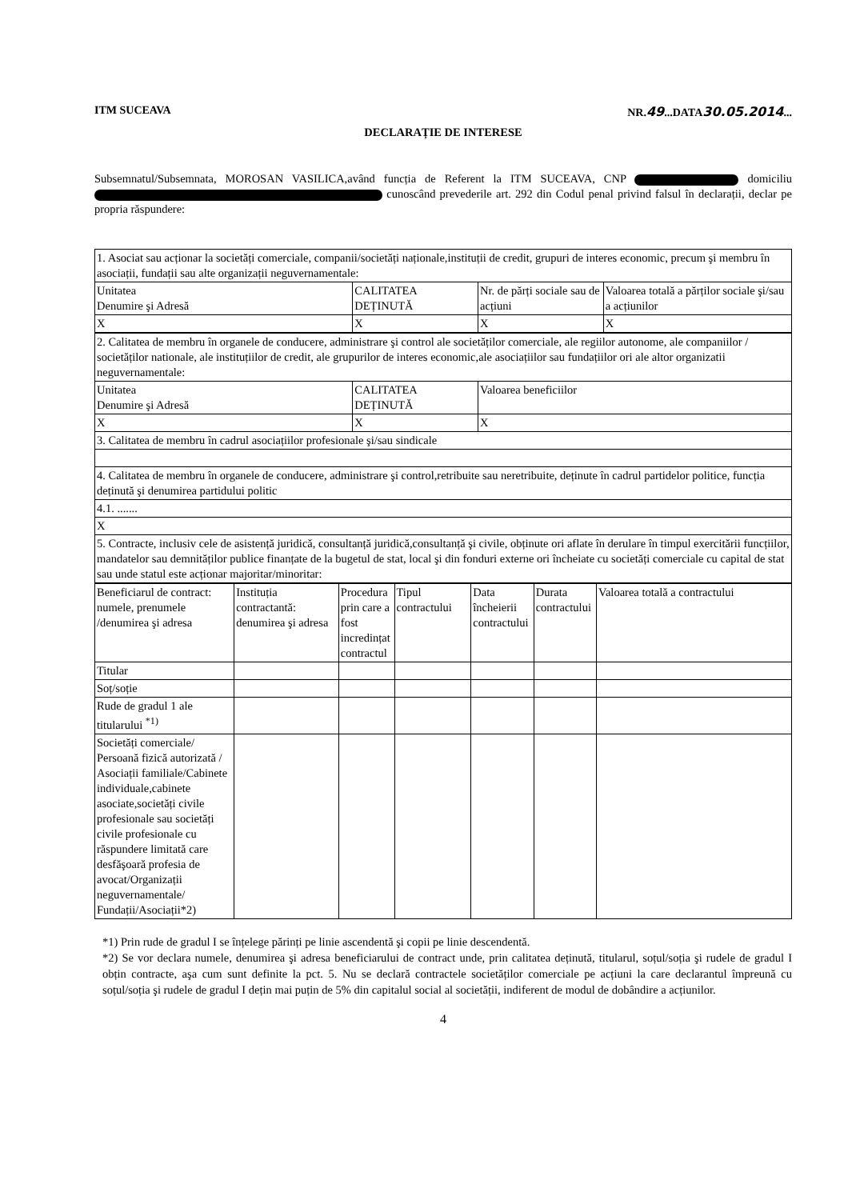ITM SUCEAVA NR.49...DATA30.05.2014...
DECLARAȚIE DE INTERESE
Subsemnatul/Subsemnata, MOROSAN VASILICA,având funcția de Referent la ITM SUCEAVA, CNP domiciliu cunoscând prevederile art. 292 din Codul penal privind falsul în declarații, declar pe propria răspundere:
| 1. Asociat sau acționar la societăți comerciale, companii/societăți naționale,instituții de credit, grupuri de interes economic, precum şi membru în asociații, fundații sau alte organizații neguvernamentale: | | | |
| Unitatea Denumire şi Adresă | CALITATEA DEȚINUTĂ | Nr. de părți sociale sau de acțiuni | Valoarea totală a părților sociale şi/sau a acțiunilor |
| X | X | X | X |
| 2. Calitatea de membru în organele de conducere, administrare şi control ale societăților comerciale, ale regiilor autonome, ale companiilor / societăților nationale, ale instituțiilor de credit, ale grupurilor de interes economic,ale asociațiilor sau fundațiilor ori ale altor organizatii neguvernamentale: | | |
| Unitatea Denumire şi Adresă | CALITATEA DEȚINUTĂ | Valoarea beneficiilor |
| X | X | X |
| 3. Calitatea de membru în cadrul asociațiilor profesionale şi/sau sindicale | | |
| 4. Calitatea de membru în organele de conducere, administrare şi control,retribuite sau neretribuite, deținute în cadrul partidelor politice, funcția deținută şi denumirea partidului politic | | |
| 4.1. ....... | | |
| X | | |
| 5. Contracte, inclusiv cele de asistență juridică, consultanță juridică,consultanță şi civile, obținute ori aflate în derulare în timpul exercitării funcțiilor, mandatelor sau demnităților publice finanțate de la bugetul de stat, local şi din fonduri externe ori încheiate cu societăți comerciale cu capital de stat sau unde statul este acționar majoritar/minoritar: | | |
| Beneficiarul de contract: numele, prenumele /denumirea şi adresa | Instituția contractantă: denumirea şi adresa | Procedura prin care a fost incredințat contractul | Tipul contractului | Data încheierii contractului | Durata contractului | Valoarea totală a contractului |
| --- | --- | --- | --- | --- | --- | --- |
| Titular | | | | | | |
| Soț/soție | | | | | | |
| Rude de gradul 1 ale titularului <sup>*1)</sup> | | | | | | |
| Societăți comerciale/ Persoană fizică autorizată / Asociații familiale/Cabinete individuale,cabinete asociate,societăți civile profesionale sau societăți civile profesionale cu răspundere limitată care desfăşoară profesia de avocat/Organizații neguvernamentale/ Fundații/Asociații*2) | | | | | | |
*1) Prin rude de gradul I se înțelege părinți pe linie ascendentă şi copii pe linie descendentă.
*2) Se vor declara numele, denumirea şi adresa beneficiarului de contract unde, prin calitatea deținută, titularul, soțul/soția şi rudele de gradul I obțin contracte, aşa cum sunt definite la pct. 5. Nu se declară contractele societăților comerciale pe acțiuni la care declarantul împreună cu soțul/soția şi rudele de gradul I dețin mai puțin de 5% din capitalul social al societății, indiferent de modul de dobândire a acțiunilor.
4